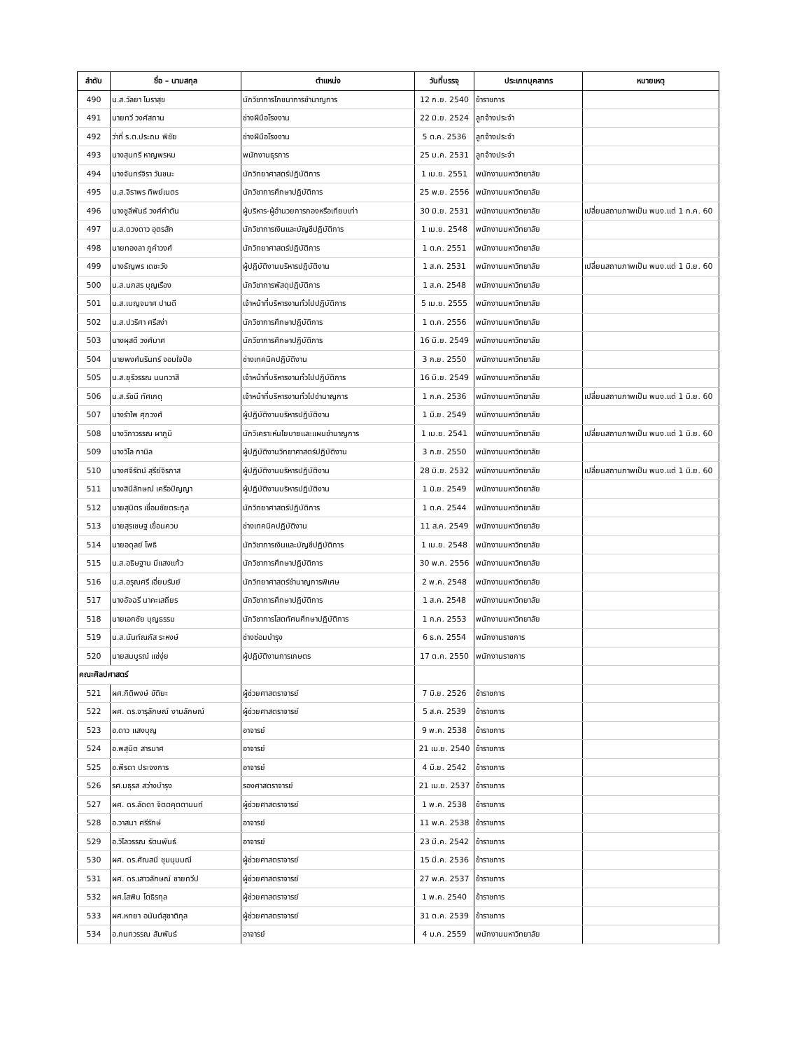| ลำดับ | ชื่อ – นามสกุล | ตำแหน่ง | วันที่บรรจุ | ประเภทบุคลากร | หมายเหตุ |
| --- | --- | --- | --- | --- | --- |
| 490 | น.ส.วัลยา โมราสุข | นักวิชาการโภชนาการชำนาญการ | 12 ก.ย. 2540 | ข้าราชการ | |
| 491 | นายทวี วงศ์สถาน | ช่างฝีมือโรงงาน | 22 มิ.ย. 2524 | ลูกจ้างประจำ | |
| 492 | ว่าที่ ร.ต.ประถม พิชัย | ช่างฝีมือโรงงาน | 5 ต.ค. 2536 | ลูกจ้างประจำ | |
| 493 | นางสุนทรี หาญพรหม | พนักงานธุรการ | 25 ม.ค. 2531 | ลูกจ้างประจำ | |
| 494 | นางจันทร์จิรา วันชนะ | นักวิทยาศาสตร์ปฏิบัติการ | 1 เม.ย. 2551 | พนักงานมหาวิทยาลัย | |
| 495 | น.ส.จิราพร ทิพย์เนตร | นักวิชาการศึกษาปฏิบัติการ | 25 พ.ย. 2556 | พนักงานมหาวิทยาลัย | |
| 496 | นางชูลีพันธ์ วงศ์คำตัน | ผู้บริหาร-ผู้อำนวยการกองหรือเทียบเท่า | 30 มิ.ย. 2531 | พนักงานมหาวิทยาลัย | เปลี่ยนสถานภาพเป็น พนง.แต่ 1 ก.ค. 60 |
| 497 | น.ส.ดวงดาว อุตรสัก | นักวิชาการเงินและบัญชีปฏิบัติการ | 1 เม.ย. 2548 | พนักงานมหาวิทยาลัย | |
| 498 | นายทองลา ภูคำวงศ์ | นักวิทยาศาสตร์ปฏิบัติการ | 1 ต.ค. 2551 | พนักงานมหาวิทยาลัย | |
| 499 | นางธัญพร เดชะวัง | ผู้ปฏิบัติงานบริหารปฏิบัติงาน | 1 ส.ค. 2531 | พนักงานมหาวิทยาลัย | เปลี่ยนสถานภาพเป็น พนง.แต่ 1 มิ.ย. 60 |
| 500 | น.ส.นภสร บุญเรือง | นักวิชาการพัสดุปฏิบัติการ | 1 ส.ค. 2548 | พนักงานมหาวิทยาลัย | |
| 501 | น.ส.เบญจมาศ ปานดี | เจ้าหน้าที่บริหารงานทั่วไปปฏิบัติการ | 5 เม.ย. 2555 | พนักงานมหาวิทยาลัย | |
| 502 | น.ส.ปวริศา ศรีสง่า | นักวิชาการศึกษาปฏิบัติการ | 1 ต.ค. 2556 | พนักงานมหาวิทยาลัย | |
| 503 | นางผุสดี วงศ์มาศ | นักวิชาการศึกษาปฏิบัติการ | 16 มิ.ย. 2549 | พนักงานมหาวิทยาลัย | |
| 504 | นายพงศ์นรินทร์ จอมใจปัอ | ช่างเทคนิคปฏิบัติงาน | 3 ก.ย. 2550 | พนักงานมหาวิทยาลัย | |
| 505 | น.ส.ยุรีวรรณ นนทวาสี | เจ้าหน้าที่บริหารงานทั่วไปปฏิบัติการ | 16 มิ.ย. 2549 | พนักงานมหาวิทยาลัย | |
| 506 | น.ส.รัชนี ทัศเกตุ | เจ้าหน้าที่บริหารงานทั่วไปชำนาญการ | 1 ก.ค. 2536 | พนักงานมหาวิทยาลัย | เปลี่ยนสถานภาพเป็น พนง.แต่ 1 มิ.ย. 60 |
| 507 | นางรำไพ ศุภวงศ์ | ผู้ปฏิบัติงานบริหารปฏิบัติงาน | 1 มิ.ย. 2549 | พนักงานมหาวิทยาลัย | |
| 508 | นางวิภาวรรณ ผาภูมิ | นักวิเคราะห์นโยบายและแผนชำนาญการ | 1 เม.ย. 2541 | พนักงานมหาวิทยาลัย | เปลี่ยนสถานภาพเป็น พนง.แต่ 1 มิ.ย. 60 |
| 509 | นางวิไล กานิล | ผู้ปฏิบัติงานวิทยาศาสตร์ปฏิบัติงาน | 3 ก.ย. 2550 | พนักงานมหาวิทยาลัย | |
| 510 | นางศจีรัตน์ สุรีย์จิรภาส | ผู้ปฏิบัติงานบริหารปฏิบัติงาน | 28 มิ.ย. 2532 | พนักงานมหาวิทยาลัย | เปลี่ยนสถานภาพเป็น พนง.แต่ 1 มิ.ย. 60 |
| 511 | นางสินีลักษณ์ เครือปัญญา | ผู้ปฏิบัติงานบริหารปฏิบัติงาน | 1 มิ.ย. 2549 | พนักงานมหาวิทยาลัย | |
| 512 | นายสุมิตร เชื่อมชัยตระกูล | นักวิทยาศาสตร์ปฏิบัติการ | 1 ต.ค. 2544 | พนักงานมหาวิทยาลัย | |
| 513 | นายสุรเชษฐ เขื่อนควบ | ช่างเทคนิคปฏิบัติงาน | 11 ส.ค. 2549 | พนักงานมหาวิทยาลัย | |
| 514 | นายอดุลย์ โพธิ | นักวิชาการเงินและบัญชีปฏิบัติการ | 1 เม.ย. 2548 | พนักงานมหาวิทยาลัย | |
| 515 | น.ส.อธิษฐาน มีแสงแก้ว | นักวิชาการศึกษาปฏิบัติการ | 30 พ.ค. 2556 | พนักงานมหาวิทยาลัย | |
| 516 | น.ส.อรุณศรี เอี่ยมรัมย์ | นักวิทยาศาสตร์ชำนาญการพิเศษ | 2 พ.ค. 2548 | พนักงานมหาวิทยาลัย | |
| 517 | นางอัจฉรี นาคะเสถียร | นักวิชาการศึกษาปฏิบัติการ | 1 ส.ค. 2548 | พนักงานมหาวิทยาลัย | |
| 518 | นายเอกชัย บุญธรรม | นักวิชาการโสตทัศนศึกษาปฏิบัติการ | 1 ก.ค. 2553 | พนักงานมหาวิทยาลัย | |
| 519 | น.ส.นันท์ณภัส ระหงษ์ | ช่างซ่อมบำรุง | 6 ธ.ค. 2554 | พนักงานราชการ | |
| 520 | นายสมบูรณ์ แซ่งุ่ย | ผู้ปฏิบัติงานการเกษตร | 17 ต.ค. 2550 | พนักงานราชการ | |
| คณะศิลปศาสตร์ | | | | | |
| 521 | ผศ.กิติพงษ์ ขัติยะ | ผู้ช่วยศาสตราจารย์ | 7 มิ.ย. 2526 | ข้าราชการ | |
| 522 | ผศ. ดร.จารุลักษณ์ งามลักษณ์ | ผู้ช่วยศาสตราจารย์ | 5 ส.ค. 2539 | ข้าราชการ | |
| 523 | อ.ดาว แสงบุญ | อาจารย์ | 9 พ.ค. 2538 | ข้าราชการ | |
| 524 | อ.พสุนิต สารมาศ | อาจารย์ | 21 เม.ย. 2540 | ข้าราชการ | |
| 525 | อ.พีรดา ประจงการ | อาจารย์ | 4 มิ.ย. 2542 | ข้าราชการ | |
| 526 | รศ.มธุรส สว่างบำรุง | รองศาสตราจารย์ | 21 เม.ย. 2537 | ข้าราชการ | |
| 527 | ผศ. ดร.ลัดดา จิตตคุตตานนท์ | ผู้ช่วยศาสตราจารย์ | 1 พ.ค. 2538 | ข้าราชการ | |
| 528 | อ.วาสนา ศรีรักษ์ | อาจารย์ | 11 พ.ค. 2538 | ข้าราชการ | |
| 529 | อ.วิไลวรรณ รัตนพันธ์ | อาจารย์ | 23 มี.ค. 2542 | ข้าราชการ | |
| 530 | ผศ. ดร.ศัณสนี ชุมนุมมณี | ผู้ช่วยศาสตราจารย์ | 15 มี.ค. 2536 | ข้าราชการ | |
| 531 | ผศ. ดร.เสาวลักษณ์ ชายทวีป | ผู้ช่วยศาสตราจารย์ | 27 พ.ค. 2537 | ข้าราชการ | |
| 532 | ผศ.โสพิน โตธิรกุล | ผู้ช่วยศาสตราจารย์ | 1 พ.ค. 2540 | ข้าราชการ | |
| 533 | ผศ.หทยา อนันต์สุชาติกุล | ผู้ช่วยศาสตราจารย์ | 31 ต.ค. 2539 | ข้าราชการ | |
| 534 | อ.กนกวรรณ สัมพันธ์ | อาจารย์ | 4 ม.ค. 2559 | พนักงานมหาวิทยาลัย | |